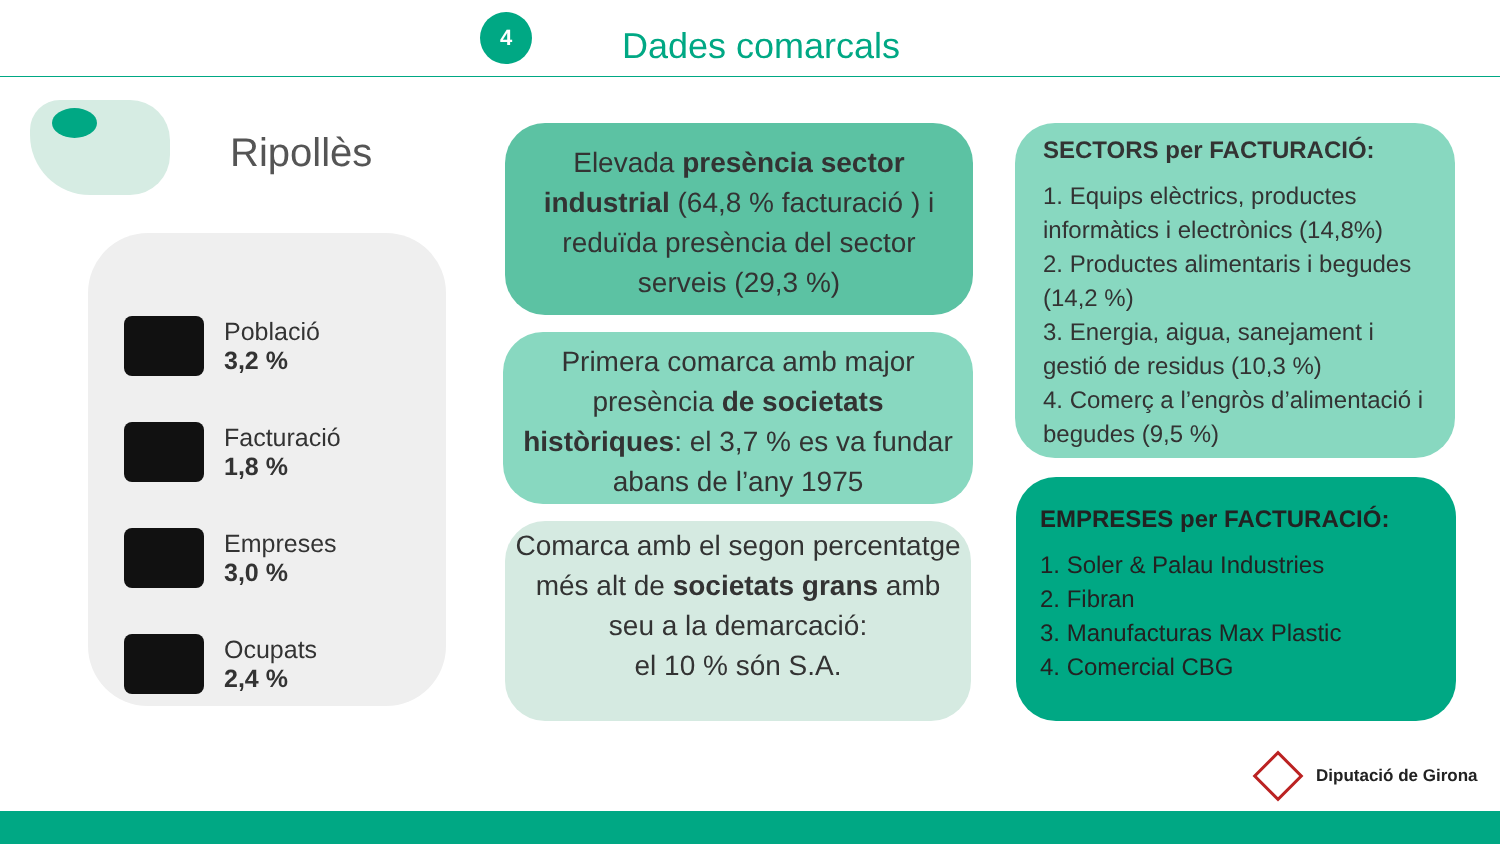4
Dades comarcals
Ripollès
Població
3,2 %
Facturació
1,8 %
Empreses
3,0 %
Ocupats
2,4 %
Elevada presència sector industrial (64,8 % facturació ) i reduïda presència del sector serveis (29,3 %)
Primera comarca amb major presència de societats històriques: el 3,7 % es va fundar abans de l’any 1975
Comarca amb el segon percentatge més alt de societats grans amb seu a la demarcació:
el 10 % són S.A.
SECTORS per FACTURACIÓ:
1. Equips elèctrics, productes informàtics i electrònics (14,8%)
2. Productes alimentaris i begudes (14,2 %)
3. Energia, aigua, sanejament i gestió de residus (10,3 %)
4. Comerç a l’engròs d’alimentació i begudes (9,5 %)
EMPRESES per FACTURACIÓ:
1. Soler & Palau Industries
2. Fibran
3. Manufacturas Max Plastic
4. Comercial CBG
Diputació de Girona